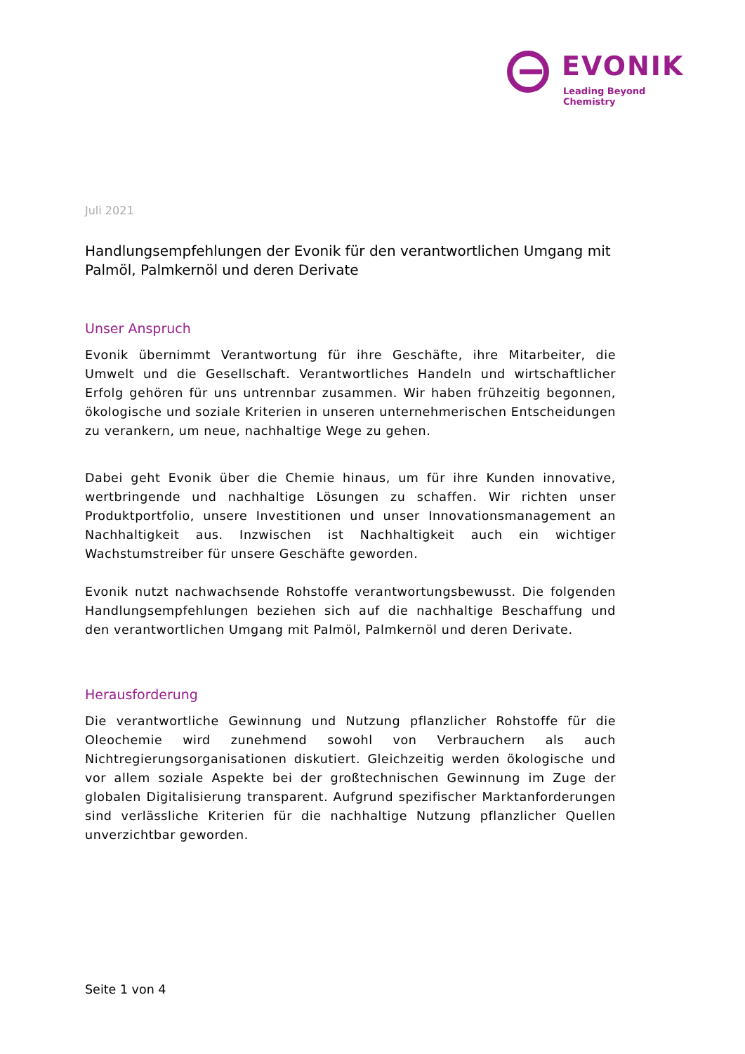EVONIK
Leading Beyond Chemistry
Juli 2021
Handlungsempfehlungen der Evonik für den verantwortlichen Umgang mit Palmöl, Palmkernöl und deren Derivate
Unser Anspruch
Evonik übernimmt Verantwortung für ihre Geschäfte, ihre Mitarbeiter, die Umwelt und die Gesellschaft. Verantwortliches Handeln und wirtschaftlicher Erfolg gehören für uns untrennbar zusammen. Wir haben frühzeitig begonnen, ökologische und soziale Kriterien in unseren unternehmerischen Entscheidungen zu verankern, um neue, nachhaltige Wege zu gehen.
Dabei geht Evonik über die Chemie hinaus, um für ihre Kunden innovative, wertbringende und nachhaltige Lösungen zu schaffen. Wir richten unser Produktportfolio, unsere Investitionen und unser Innovationsmanagement an Nachhaltigkeit aus. Inzwischen ist Nachhaltigkeit auch ein wichtiger Wachstumstreiber für unsere Geschäfte geworden.
Evonik nutzt nachwachsende Rohstoffe verantwortungsbewusst. Die folgenden Handlungsempfehlungen beziehen sich auf die nachhaltige Beschaffung und den verantwortlichen Umgang mit Palmöl, Palmkernöl und deren Derivate.
Herausforderung
Die verantwortliche Gewinnung und Nutzung pflanzlicher Rohstoffe für die Oleochemie wird zunehmend sowohl von Verbrauchern als auch Nichtregierungsorganisationen diskutiert. Gleichzeitig werden ökologische und vor allem soziale Aspekte bei der großtechnischen Gewinnung im Zuge der globalen Digitalisierung transparent. Aufgrund spezifischer Marktanforderungen sind verlässliche Kriterien für die nachhaltige Nutzung pflanzlicher Quellen unverzichtbar geworden.
Seite 1 von 4